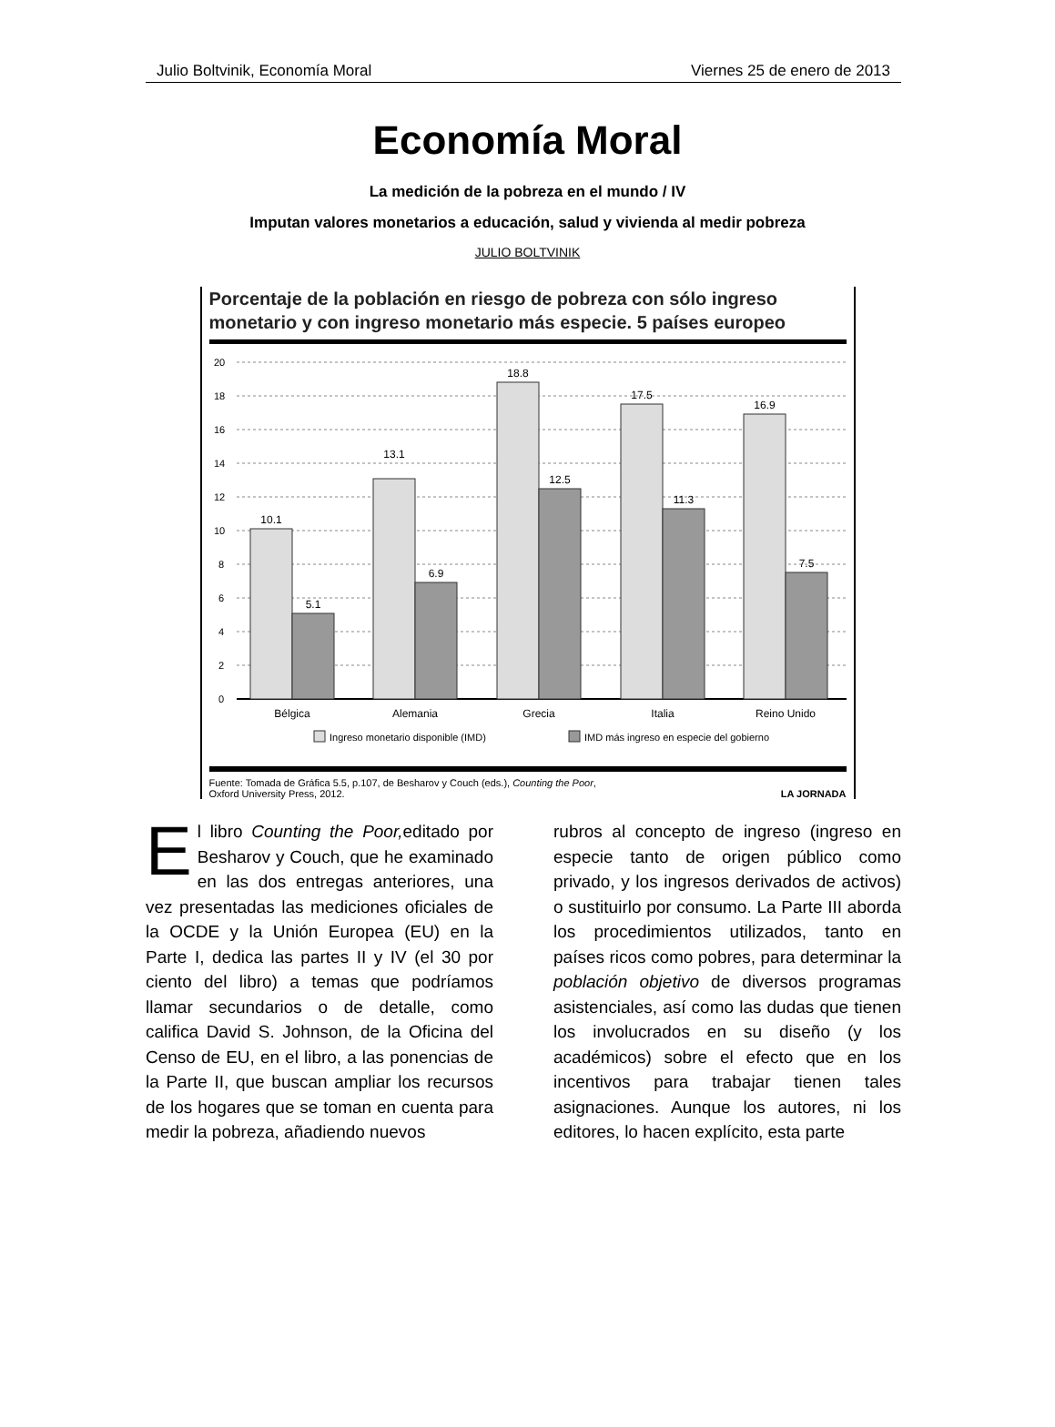Julio Boltvinik, Economía Moral Viernes 25 de enero de 2013
Economía Moral
La medición de la pobreza en el mundo / IV
Imputan valores monetarios a educación, salud y vivienda al medir pobreza
JULIO BOLTVINIK
Porcentaje de la población en riesgo de pobreza con sólo ingreso monetario y con ingreso monetario más especie. 5 países europeo
20
18
16
14
12
10
8
6
4
2
0
10.1
5.1
13.1
6.9
18.8
12.5
17.5
11.3
16.9
7.5
Bélgica
Alemania
Grecia
Italia
Reino Unido
Ingreso monetario disponible (IMD)
IMD más ingreso en especie del gobierno
Fuente: Tomada de Gráfica 5.5, p.107, de Besharov y Couch (eds.), Counting the Poor,
Oxford University Press, 2012. LA JORNADA
El libro Counting the Poor, editado por Besharov y Couch, que he examinado en las dos entregas anteriores, una vez presentadas las mediciones oficiales de la OCDE y la Unión Europea (EU) en la Parte I, dedica las partes II y IV (el 30 por ciento del libro) a temas que podríamos llamar secundarios o de detalle, como califica David S. Johnson, de la Oficina del Censo de EU, en el libro, a las ponencias de la Parte II, que buscan ampliar los recursos de los hogares que se toman en cuenta para medir la pobreza, añadiendo nuevos
rubros al concepto de ingreso (ingreso en especie tanto de origen público como privado, y los ingresos derivados de activos) o sustituirlo por consumo. La Parte III aborda los procedimientos utilizados, tanto en países ricos como pobres, para determinar la población objetivo de diversos programas asistenciales, así como las dudas que tienen los involucrados en su diseño (y los académicos) sobre el efecto que en los incentivos para trabajar tienen tales asignaciones. Aunque los autores, ni los editores, lo hacen explícito, esta parte